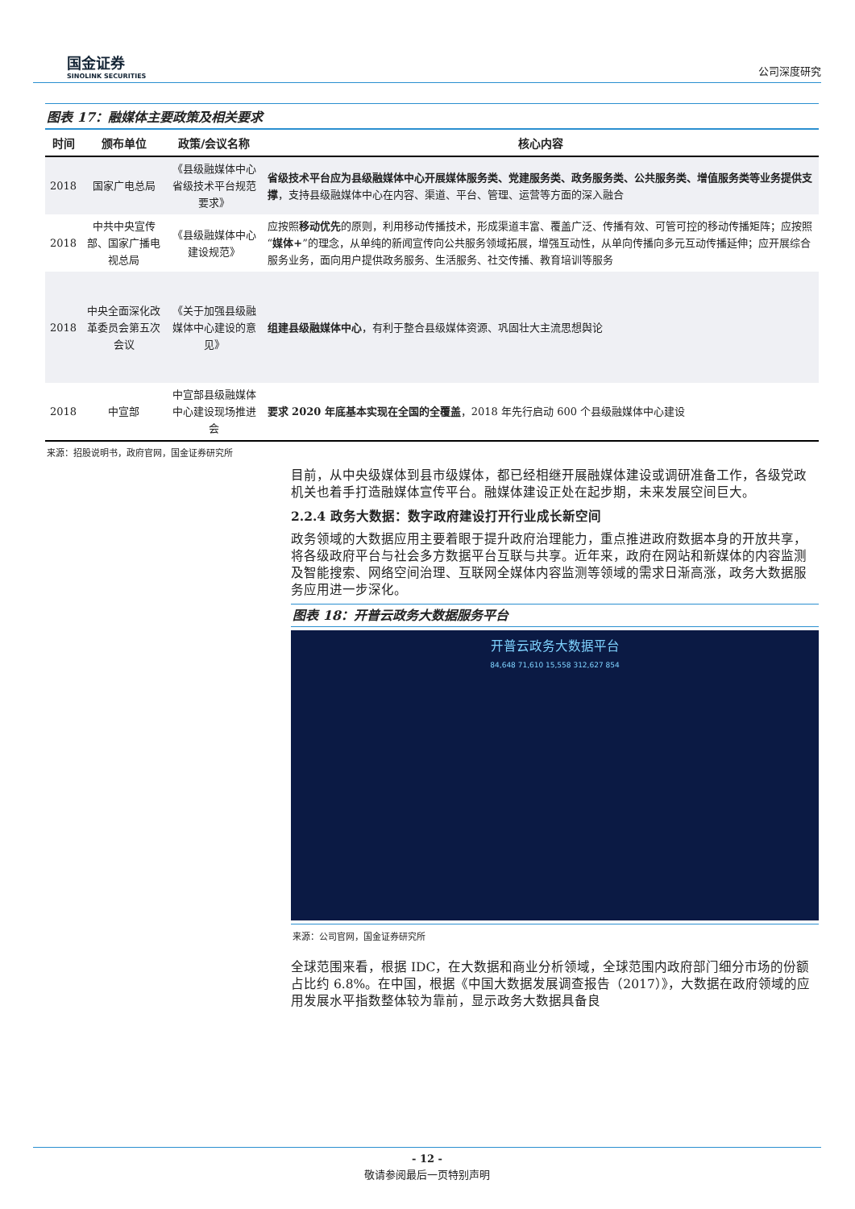国金证券
SINOLINK SECURITIES
公司深度研究
图表 17：融媒体主要政策及相关要求
| 时间 | 颁布单位 | 政策/会议名称 | 核心内容 |
| --- | --- | --- | --- |
| 2018 | 国家广电总局 | 《县级融媒体中心省级技术平台规范要求》 | 省级技术平台应为县级融媒体中心开展媒体服务类、党建服务类、政务服务类、公共服务类、增值服务类等业务提供支撑 ，支持县级融媒体中心在内容、渠道、平台、管理、运营等方面的深入融合 |
| 2018 | 中共中央宣传部、国家广播电视总局 | 《县级融媒体中心建设规范》 | 应按照 移动优先 的原则，利用移动传播技术，形成渠道丰富、覆盖广泛、传播有效、可管可控的移动传播矩阵；应按照“ 媒体+ ”的理念，从单纯的新闻宣传向公共服务领域拓展，增强互动性，从单向传播向多元互动传播延伸；应开展综合服务业务，面向用户提供政务服务、生活服务、社交传播、教育培训等服务 |
| 2018 | 中央全面深化改革委员会第五次会议 | 《关于加强县级融媒体中心建设的意见》 | 组建县级融媒体中心 ，有利于整合县级媒体资源、巩固壮大主流思想舆论 |
| 2018 | 中宣部 | 中宣部县级融媒体中心建设现场推进会 | 要求 2020 年底基本实现在全国的全覆盖 ，2018 年先行启动 600 个县级融媒体中心建设 |
来源：招股说明书，政府官网，国金证券研究所
目前，从中央级媒体到县市级媒体，都已经相继开展融媒体建设或调研准备工作，各级党政机关也着手打造融媒体宣传平台。融媒体建设正处在起步期，未来发展空间巨大。
2.2.4 政务大数据：数字政府建设打开行业成长新空间
政务领域的大数据应用主要着眼于提升政府治理能力，重点推进政府数据本身的开放共享，将各级政府平台与社会多方数据平台互联与共享。近年来，政府在网站和新媒体的内容监测及智能搜索、网络空间治理、互联网全媒体内容监测等领域的需求日渐高涨，政务大数据服务应用进一步深化。
图表 18：开普云政务大数据服务平台
开普云政务大数据平台
84,648 71,610 15,558 312,627 854
来源：公司官网，国金证券研究所
全球范围来看，根据 IDC，在大数据和商业分析领域，全球范围内政府部门细分市场的份额占比约 6.8%。在中国，根据《中国大数据发展调查报告（2017）》，大数据在政府领域的应用发展水平指数整体较为靠前，显示政务大数据具备良
- 12 -
敬请参阅最后一页特别声明